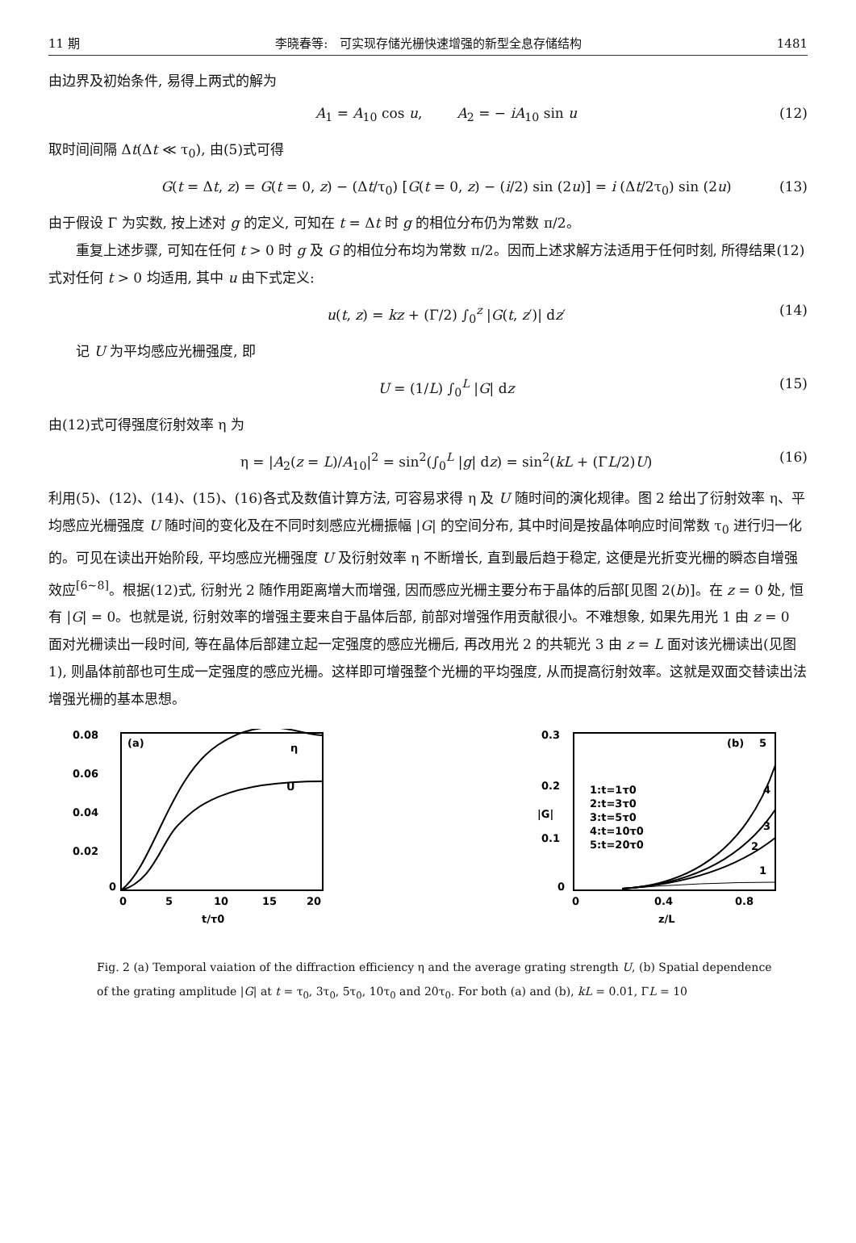11 期 李晓春等: 可实现存储光栅快速增强的新型全息存储结构 1481
由边界及初始条件, 易得上两式的解为
A<sub>1</sub> = A<sub>10</sub> cos u, A<sub>2</sub> = − iA<sub>10</sub> sin u (12)
取时间间隔 Δt(Δt ≪ τ<sub>0</sub>), 由(5)式可得
G(t = Δt, z) = G(t = 0, z) − (Δt/τ<sub>0</sub>) [G(t = 0, z) − (i/2) sin (2u)] = i (Δt/2τ<sub>0</sub>) sin (2u) (13)
由于假设 Γ 为实数, 按上述对 g 的定义, 可知在 t = Δt 时 g 的相位分布仍为常数 π/2。
重复上述步骤, 可知在任何 t > 0 时 g 及 G 的相位分布均为常数 π/2。因而上述求解方法适用于任何时刻, 所得结果(12)式对任何 t > 0 均适用, 其中 u 由下式定义:
u(t, z) = kz + (Γ/2) ∫<sub>0</sub><sup>z</sup> |G(t, z′)| dz′ (14)
记 U 为平均感应光栅强度, 即
U = (1/L) ∫<sub>0</sub><sup>L</sup> |G| dz (15)
由(12)式可得强度衍射效率 η 为
η = |A<sub>2</sub>(z = L)/A<sub>10</sub>|<sup>2</sup> = sin<sup>2</sup>(∫<sub>0</sub><sup>L</sup> |g| dz) = sin<sup>2</sup>(kL + (ΓL/2)U) (16)
利用(5)、(12)、(14)、(15)、(16)各式及数值计算方法, 可容易求得 η 及 U 随时间的演化规律。图 2 给出了衍射效率 η、平均感应光栅强度 U 随时间的变化及在不同时刻感应光栅振幅 |G| 的空间分布, 其中时间是按晶体响应时间常数 τ<sub>0</sub> 进行归一化的。可见在读出开始阶段, 平均感应光栅强度 U 及衍射效率 η 不断增长, 直到最后趋于稳定, 这便是光折变光栅的瞬态自增强效应<sup>[6~8]</sup>。根据(12)式, 衍射光 2 随作用距离增大而增强, 因而感应光栅主要分布于晶体的后部[见图 2(b)]。在 z = 0 处, 恒有 |G| = 0。也就是说, 衍射效率的增强主要来自于晶体后部, 前部对增强作用贡献很小。不难想象, 如果先用光 1 由 z = 0 面对光栅读出一段时间, 等在晶体后部建立起一定强度的感应光栅后, 再改用光 2 的共轭光 3 由 z = L 面对该光栅读出(见图 1), 则晶体前部也可生成一定强度的感应光栅。这样即可增强整个光栅的平均强度, 从而提高衍射效率。这就是双面交替读出法增强光栅的基本思想。
0.08
0.06
0.04
0.02
0
(a)
η
U
0
5
10
15
20
t/τ0
0.3
0.2
0.1
0
|G|
(b)
1:t=1τ0
2:t=3τ0
3:t=5τ0
4:t=10τ0
5:t=20τ0
5
4
3
2
1
0
0.4
0.8
z/L
Fig. 2 (a) Temporal vaiation of the diffraction efficiency η and the average grating strength U, (b) Spatial dependence of the grating amplitude |G| at t = τ<sub>0</sub>, 3τ<sub>0</sub>, 5τ<sub>0</sub>, 10τ<sub>0</sub> and 20τ<sub>0</sub>. For both (a) and (b), kL = 0.01, ΓL = 10